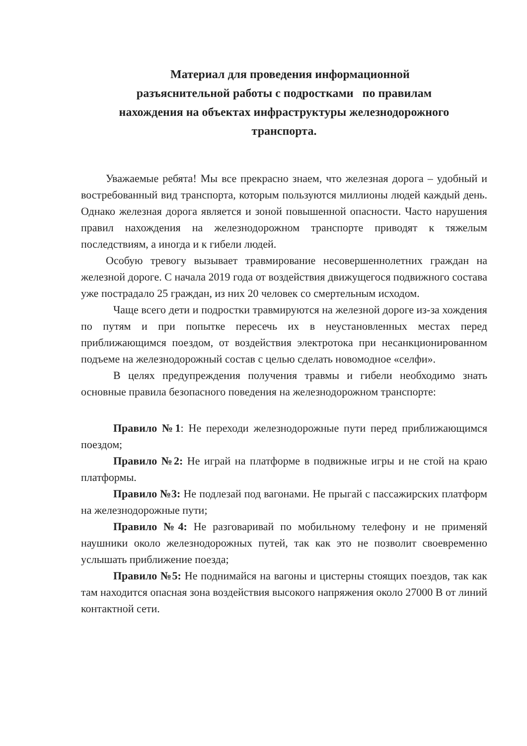Материал для проведения информационной
разъяснительной работы с подростками по правилам
нахождения на объектах инфраструктуры железнодорожного
транспорта.
Уважаемые ребята! Мы все прекрасно знаем, что железная дорога – удобный и востребованный вид транспорта, которым пользуются миллионы людей каждый день. Однако железная дорога является и зоной повышенной опасности. Часто нарушения правил нахождения на железнодорожном транспорте приводят к тяжелым последствиям, а иногда и к гибели людей.
Особую тревогу вызывает травмирование несовершеннолетних граждан на железной дороге. С начала 2019 года от воздействия движущегося подвижного состава уже пострадало 25 граждан, из них 20 человек со смертельным исходом.
Чаще всего дети и подростки травмируются на железной дороге из-за хождения по путям и при попытке пересечь их в неустановленных местах перед приближающимся поездом, от воздействия электротока при несанкционированном подъеме на железнодорожный состав с целью сделать новомодное «селфи».
В целях предупреждения получения травмы и гибели необходимо знать основные правила безопасного поведения на железнодорожном транспорте:
Правило №1: Не переходи железнодорожные пути перед приближающимся поездом;
Правило №2: Не играй на платформе в подвижные игры и не стой на краю платформы.
Правило №3: Не подлезай под вагонами. Не прыгай с пассажирских платформ на железнодорожные пути;
Правило №4: Не разговаривай по мобильному телефону и не применяй наушники около железнодорожных путей, так как это не позволит своевременно услышать приближение поезда;
Правило №5: Не поднимайся на вагоны и цистерны стоящих поездов, так как там находится опасная зона воздействия высокого напряжения около 27000 В от линий контактной сети.